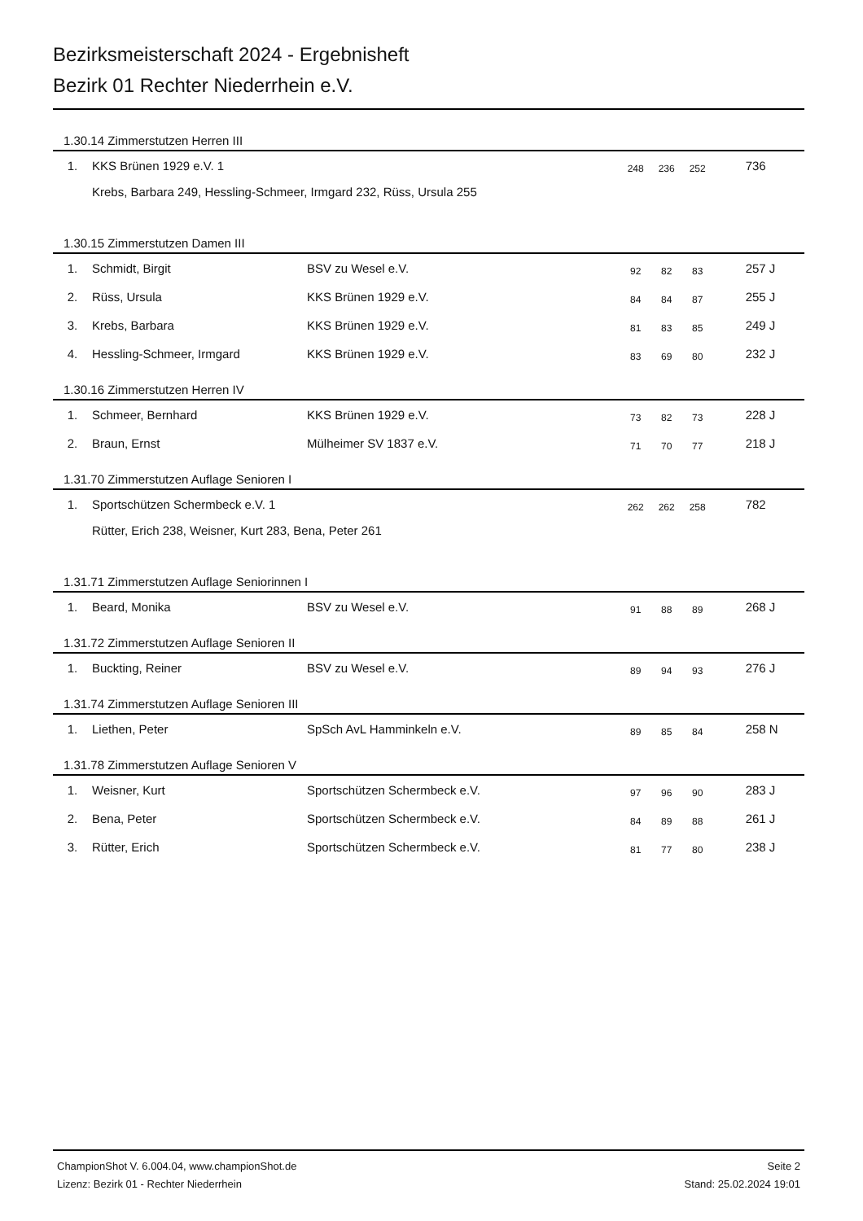Bezirksmeisterschaft 2024 - Ergebnisheft
Bezirk 01 Rechter Niederrhein e.V.
| 1.30.14 Zimmerstutzen Herren III | | | | | | | |
| 1. | KKS Brünen 1929 e.V. 1 | | 248 | 236 | 252 | | 736 |
| | Krebs, Barbara 249, Hessling-Schmeer, Irmgard 232, Rüss, Ursula 255 | | | | | | |
| 1.30.15 Zimmerstutzen Damen III | | | | | | | |
| 1. | Schmidt, Birgit | BSV zu Wesel e.V. | 92 | 82 | 83 | | 257 J |
| 2. | Rüss, Ursula | KKS Brünen 1929 e.V. | 84 | 84 | 87 | | 255 J |
| 3. | Krebs, Barbara | KKS Brünen 1929 e.V. | 81 | 83 | 85 | | 249 J |
| 4. | Hessling-Schmeer, Irmgard | KKS Brünen 1929 e.V. | 83 | 69 | 80 | | 232 J |
| 1.30.16 Zimmerstutzen Herren IV | | | | | | | |
| 1. | Schmeer, Bernhard | KKS Brünen 1929 e.V. | 73 | 82 | 73 | | 228 J |
| 2. | Braun, Ernst | Mülheimer SV 1837 e.V. | 71 | 70 | 77 | | 218 J |
| 1.31.70 Zimmerstutzen Auflage Senioren I | | | | | | | |
| 1. | Sportschützen Schermbeck e.V. 1 | | 262 | 262 | 258 | | 782 |
| | Rütter, Erich 238, Weisner, Kurt 283, Bena, Peter 261 | | | | | | |
| 1.31.71 Zimmerstutzen Auflage Seniorinnen I | | | | | | | |
| 1. | Beard, Monika | BSV zu Wesel e.V. | 91 | 88 | 89 | | 268 J |
| 1.31.72 Zimmerstutzen Auflage Senioren II | | | | | | | |
| 1. | Buckting, Reiner | BSV zu Wesel e.V. | 89 | 94 | 93 | | 276 J |
| 1.31.74 Zimmerstutzen Auflage Senioren III | | | | | | | |
| 1. | Liethen, Peter | SpSch AvL Hamminkeln e.V. | 89 | 85 | 84 | | 258 N |
| 1.31.78 Zimmerstutzen Auflage Senioren V | | | | | | | |
| 1. | Weisner, Kurt | Sportschützen Schermbeck e.V. | 97 | 96 | 90 | | 283 J |
| 2. | Bena, Peter | Sportschützen Schermbeck e.V. | 84 | 89 | 88 | | 261 J |
| 3. | Rütter, Erich | Sportschützen Schermbeck e.V. | 81 | 77 | 80 | | 238 J |
ChampionShot V. 6.004.04, www.championShot.de Seite 2
Lizenz: Bezirk 01 - Rechter Niederrhein Stand: 25.02.2024 19:01